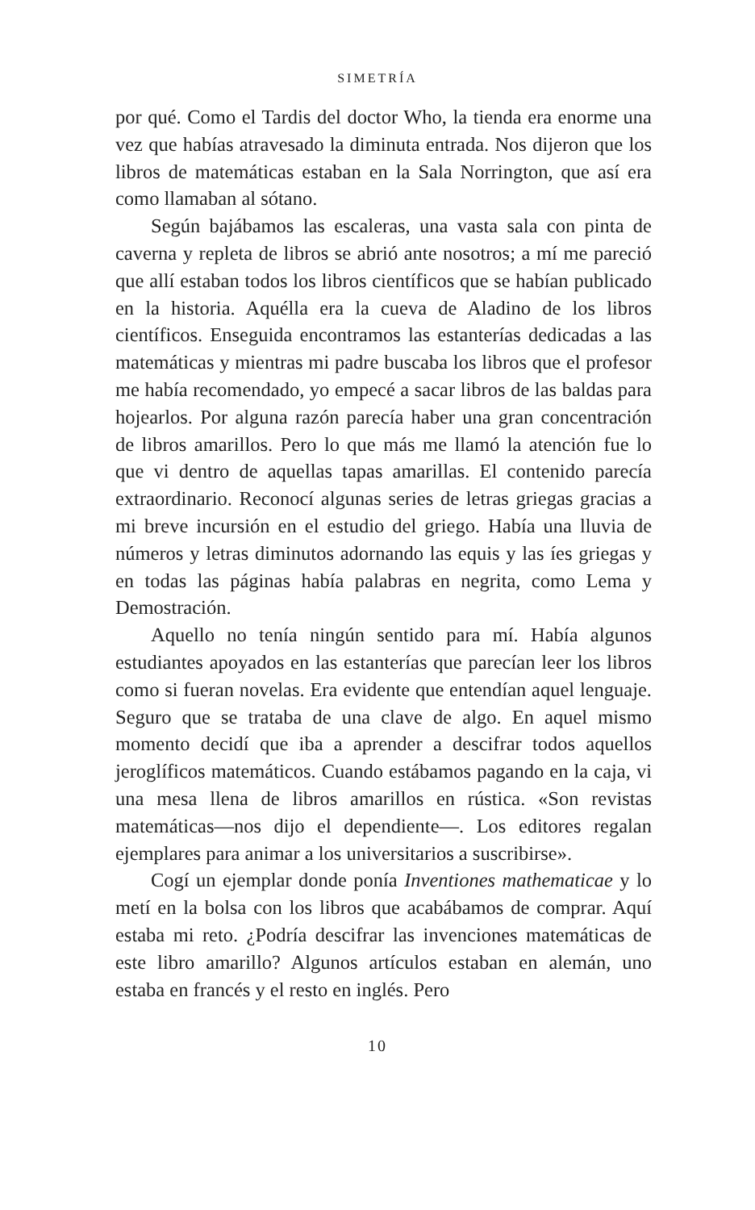SIMETRÍA
por qué. Como el Tardis del doctor Who, la tienda era enorme una vez que habías atravesado la diminuta entrada. Nos dijeron que los libros de matemáticas estaban en la Sala Norrington, que así era como llamaban al sótano.
Según bajábamos las escaleras, una vasta sala con pinta de caverna y repleta de libros se abrió ante nosotros; a mí me pareció que allí estaban todos los libros científicos que se habían publicado en la historia. Aquélla era la cueva de Aladino de los libros científicos. Enseguida encontramos las estanterías dedicadas a las matemáticas y mientras mi padre buscaba los libros que el profesor me había recomendado, yo empecé a sacar libros de las baldas para hojearlos. Por alguna razón parecía haber una gran concentración de libros amarillos. Pero lo que más me llamó la atención fue lo que vi dentro de aquellas tapas amarillas. El contenido parecía extraordinario. Reconocí algunas series de letras griegas gracias a mi breve incursión en el estudio del griego. Había una lluvia de números y letras diminutos adornando las equis y las íes griegas y en todas las páginas había palabras en negrita, como Lema y Demostración.
Aquello no tenía ningún sentido para mí. Había algunos estudiantes apoyados en las estanterías que parecían leer los libros como si fueran novelas. Era evidente que entendían aquel lenguaje. Seguro que se trataba de una clave de algo. En aquel mismo momento decidí que iba a aprender a descifrar todos aquellos jeroglíficos matemáticos. Cuando estábamos pagando en la caja, vi una mesa llena de libros amarillos en rústica. «Son revistas matemáticas—nos dijo el dependiente—. Los editores regalan ejemplares para animar a los universitarios a suscribirse».
Cogí un ejemplar donde ponía Inventiones mathematicae y lo metí en la bolsa con los libros que acabábamos de comprar. Aquí estaba mi reto. ¿Podría descifrar las invenciones matemáticas de este libro amarillo? Algunos artículos estaban en alemán, uno estaba en francés y el resto en inglés. Pero
10